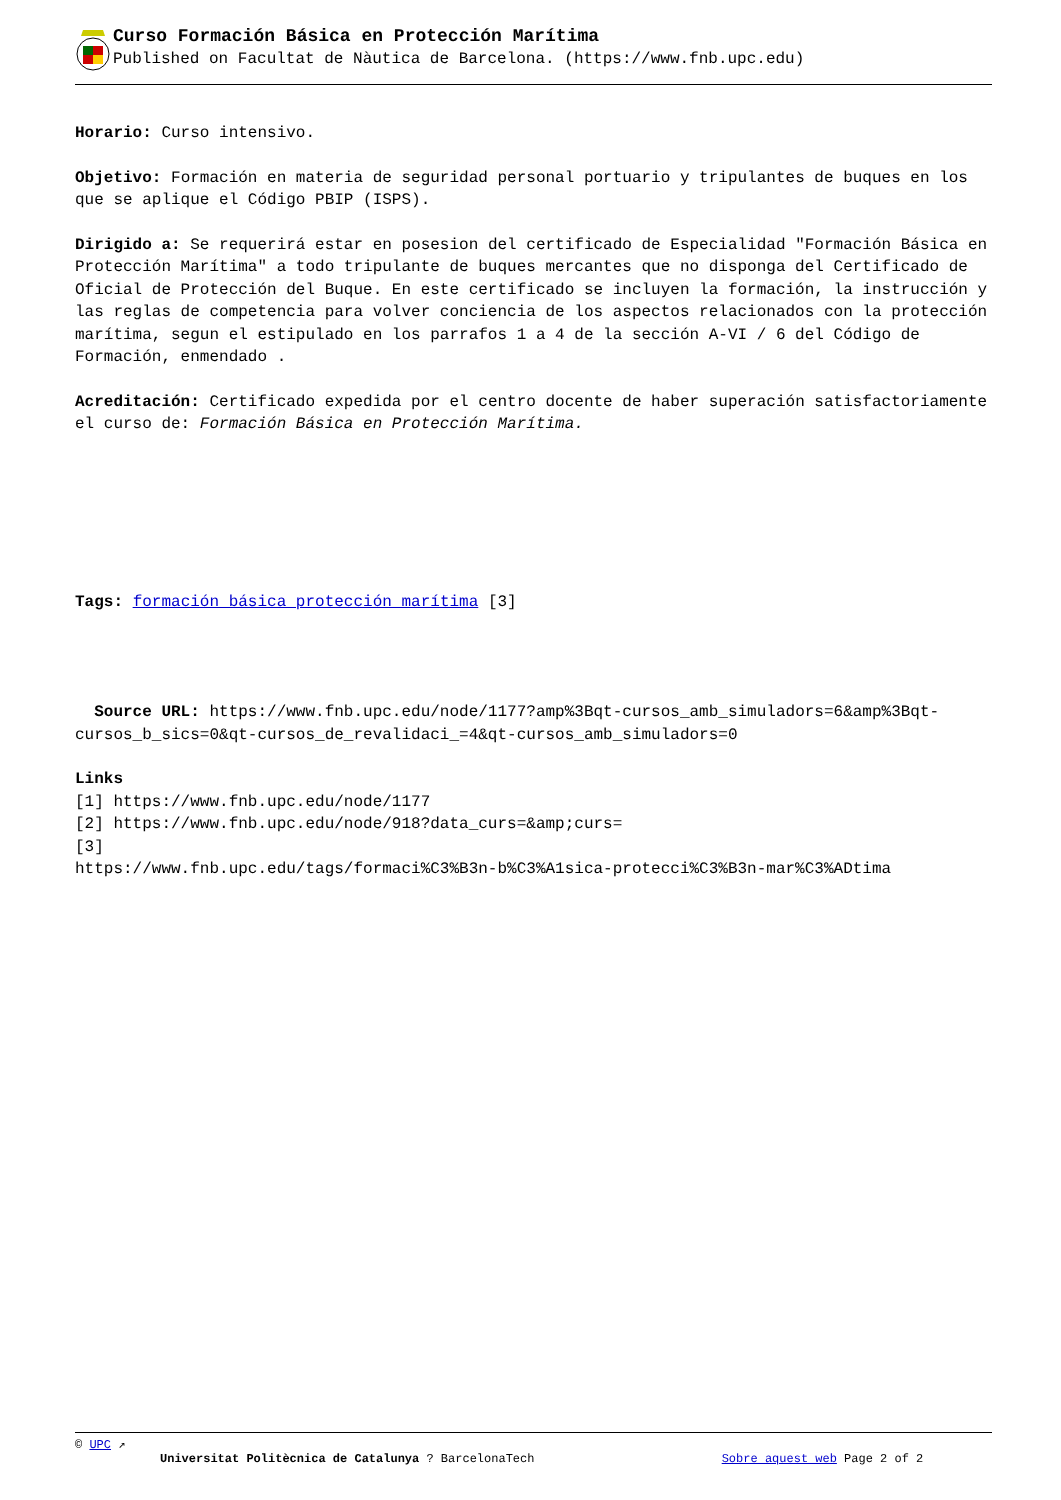Curso Formación Básica en Protección Marítima
Published on Facultat de Nàutica de Barcelona. (https://www.fnb.upc.edu)
Horario: Curso intensivo.
Objetivo: Formación en materia de seguridad personal portuario y tripulantes de buques en los que se aplique el Código PBIP (ISPS).
Dirigido a: Se requerirá estar en posesion del certificado de Especialidad "Formación Básica en Protección Marítima" a todo tripulante de buques mercantes que no disponga del Certificado de Oficial de Protección del Buque. En este certificado se incluyen la formación, la instrucción y las reglas de competencia para volver conciencia de los aspectos relacionados con la protección marítima, segun el estipulado en los parrafos 1 a 4 de la sección A-VI / 6 del Código de Formación, enmendado .
Acreditación: Certificado expedida por el centro docente de haber superación satisfactoriamente el curso de: Formación Básica en Protección Marítima.
Tags: formación básica protección marítima [3]
Source URL: https://www.fnb.upc.edu/node/1177?amp%3Bqt-cursos_amb_simuladors=6&amp%3Bqt-cursos_b_sics=0&qt-cursos_de_revalidaci_=4&qt-cursos_amb_simuladors=0
Links
[1] https://www.fnb.upc.edu/node/1177
[2] https://www.fnb.upc.edu/node/918?data_curs=&amp;curs=
[3]
https://www.fnb.upc.edu/tags/formaci%C3%B3n-b%C3%A1sica-protecci%C3%B3n-mar%C3%ADtima
© UPC ↗
Universitat Politècnica de Catalunya ? BarcelonaTech Sobre aquest web Page 2 of 2